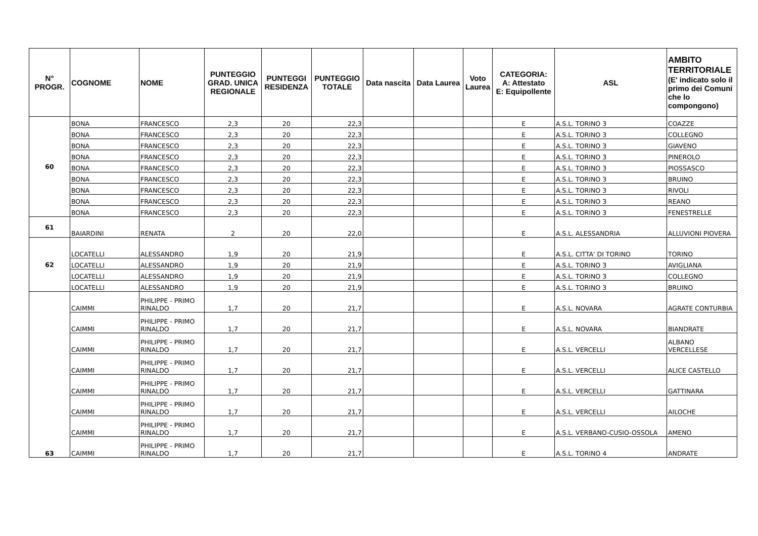| N° PROGR. | COGNOME | NOME | PUNTEGGIO GRAD. UNICA REGIONALE | PUNTEGGI RESIDENZA | PUNTEGGIO TOTALE | Data nascita | Data Laurea | Voto Laurea | CATEGORIA: A: Attestato E: Equipollente | ASL | AMBITO TERRITORIALE (E' indicato solo il primo dei Comuni che lo compongono) |
| --- | --- | --- | --- | --- | --- | --- | --- | --- | --- | --- | --- |
| 60 | BONA | FRANCESCO | 2,3 | 20 | 22,3 | | | | E | A.S.L. TORINO 3 | COAZZE |
| | BONA | FRANCESCO | 2,3 | 20 | 22,3 | | | | E | A.S.L. TORINO 3 | COLLEGNO |
| | BONA | FRANCESCO | 2,3 | 20 | 22,3 | | | | E | A.S.L. TORINO 3 | GIAVENO |
| | BONA | FRANCESCO | 2,3 | 20 | 22,3 | | | | E | A.S.L. TORINO 3 | PINEROLO |
| | BONA | FRANCESCO | 2,3 | 20 | 22,3 | | | | E | A.S.L. TORINO 3 | PIOSSASCO |
| | BONA | FRANCESCO | 2,3 | 20 | 22,3 | | | | E | A.S.L. TORINO 3 | BRUINO |
| | BONA | FRANCESCO | 2,3 | 20 | 22,3 | | | | E | A.S.L. TORINO 3 | RIVOLI |
| | BONA | FRANCESCO | 2,3 | 20 | 22,3 | | | | E | A.S.L. TORINO 3 | REANO |
| | BONA | FRANCESCO | 2,3 | 20 | 22,3 | | | | E | A.S.L. TORINO 3 | FENESTRELLE |
| 61 | BAIARDINI | RENATA | 2 | 20 | 22,0 | | | | E | A.S.L. ALESSANDRIA | ALLUVIONI PIOVERA |
| 62 | LOCATELLI | ALESSANDRO | 1,9 | 20 | 21,9 | | | | E | A.S.L. CITTA' DI TORINO | TORINO |
| | LOCATELLI | ALESSANDRO | 1,9 | 20 | 21,9 | | | | E | A.S.L. TORINO 3 | AVIGLIANA |
| | LOCATELLI | ALESSANDRO | 1,9 | 20 | 21,9 | | | | E | A.S.L. TORINO 3 | COLLEGNO |
| | LOCATELLI | ALESSANDRO | 1,9 | 20 | 21,9 | | | | E | A.S.L. TORINO 3 | BRUINO |
| 63 | CAIMMI | PHILIPPE - PRIMO RINALDO | 1,7 | 20 | 21,7 | | | | E | A.S.L. NOVARA | AGRATE CONTURBIA |
| | CAIMMI | PHILIPPE - PRIMO RINALDO | 1,7 | 20 | 21,7 | | | | E | A.S.L. NOVARA | BIANDRATE |
| | CAIMMI | PHILIPPE - PRIMO RINALDO | 1,7 | 20 | 21,7 | | | | E | A.S.L. VERCELLI | ALBANO VERCELLESE |
| | CAIMMI | PHILIPPE - PRIMO RINALDO | 1,7 | 20 | 21,7 | | | | E | A.S.L. VERCELLI | ALICE CASTELLO |
| | CAIMMI | PHILIPPE - PRIMO RINALDO | 1,7 | 20 | 21,7 | | | | E | A.S.L. VERCELLI | GATTINARA |
| | CAIMMI | PHILIPPE - PRIMO RINALDO | 1,7 | 20 | 21,7 | | | | E | A.S.L. VERCELLI | AILOCHE |
| | CAIMMI | PHILIPPE - PRIMO RINALDO | 1,7 | 20 | 21,7 | | | | E | A.S.L. VERBANO-CUSIO-OSSOLA | AMENO |
| | CAIMMI | PHILIPPE - PRIMO RINALDO | 1,7 | 20 | 21,7 | | | | E | A.S.L. TORINO 4 | ANDRATE |